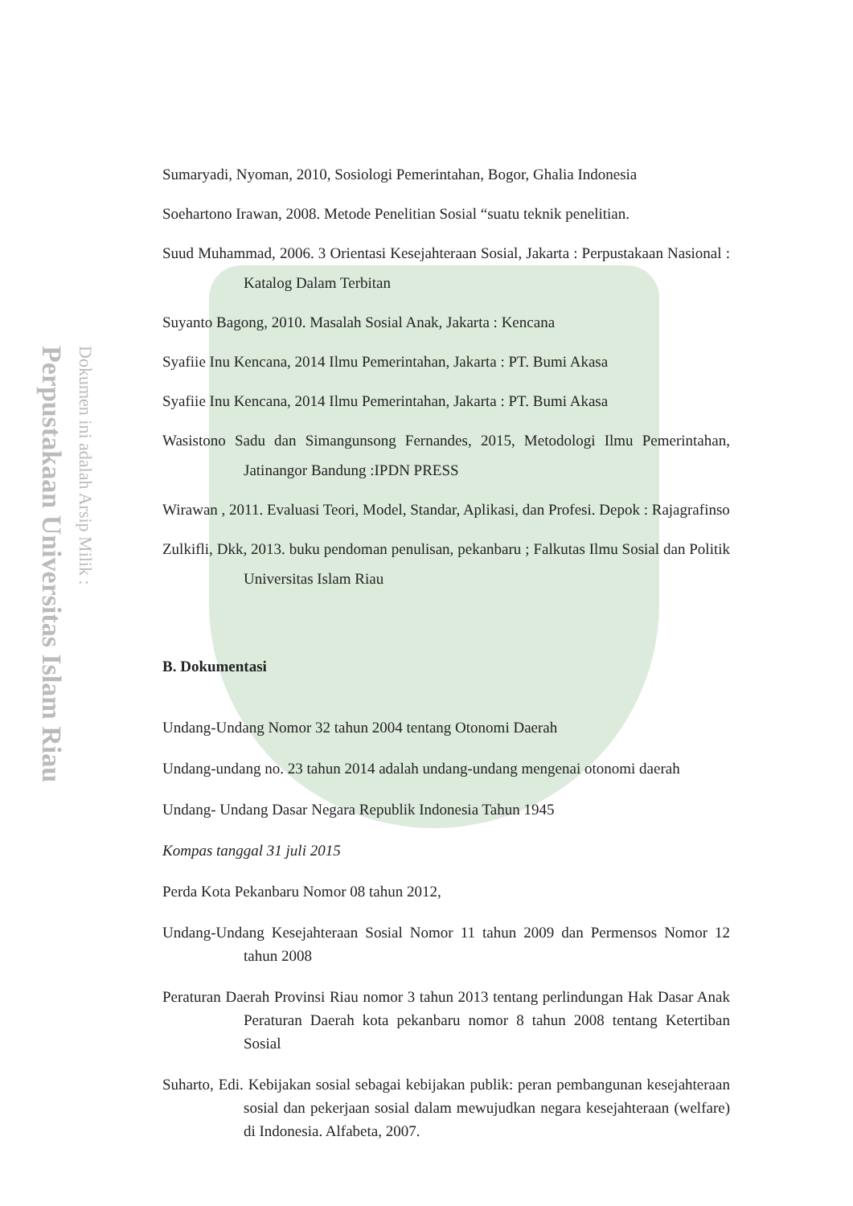Perpustakaan Universitas Islam Riau
Dokumen ini adalah Arsip Milik :
Sumaryadi, Nyoman, 2010, Sosiologi Pemerintahan, Bogor, Ghalia Indonesia
Soehartono Irawan, 2008. Metode Penelitian Sosial “suatu teknik penelitian.
Suud Muhammad, 2006. 3 Orientasi Kesejahteraan Sosial, Jakarta : Perpustakaan Nasional : Katalog Dalam Terbitan
Suyanto Bagong, 2010. Masalah Sosial Anak, Jakarta : Kencana
Syafiie Inu Kencana, 2014 Ilmu Pemerintahan, Jakarta : PT. Bumi Akasa
Syafiie Inu Kencana, 2014 Ilmu Pemerintahan, Jakarta : PT. Bumi Akasa
Wasistono Sadu dan Simangunsong Fernandes, 2015, Metodologi Ilmu Pemerintahan, Jatinangor Bandung :IPDN PRESS
Wirawan , 2011. Evaluasi Teori, Model, Standar, Aplikasi, dan Profesi. Depok : Rajagrafinso
Zulkifli, Dkk, 2013. buku pendoman penulisan, pekanbaru ; Falkutas Ilmu Sosial dan Politik Universitas Islam Riau
B. Dokumentasi
Undang-Undang Nomor 32 tahun 2004 tentang Otonomi Daerah
Undang-undang no. 23 tahun 2014 adalah undang-undang mengenai otonomi daerah
Undang- Undang Dasar Negara Republik Indonesia Tahun 1945
Kompas tanggal 31 juli 2015
Perda Kota Pekanbaru Nomor 08 tahun 2012,
Undang-Undang Kesejahteraan Sosial Nomor 11 tahun 2009 dan Permensos Nomor 12 tahun 2008
Peraturan Daerah Provinsi Riau nomor 3 tahun 2013 tentang perlindungan Hak Dasar Anak Peraturan Daerah kota pekanbaru nomor 8 tahun 2008 tentang Ketertiban Sosial
Suharto, Edi. Kebijakan sosial sebagai kebijakan publik: peran pembangunan kesejahteraan sosial dan pekerjaan sosial dalam mewujudkan negara kesejahteraan (welfare) di Indonesia. Alfabeta, 2007.